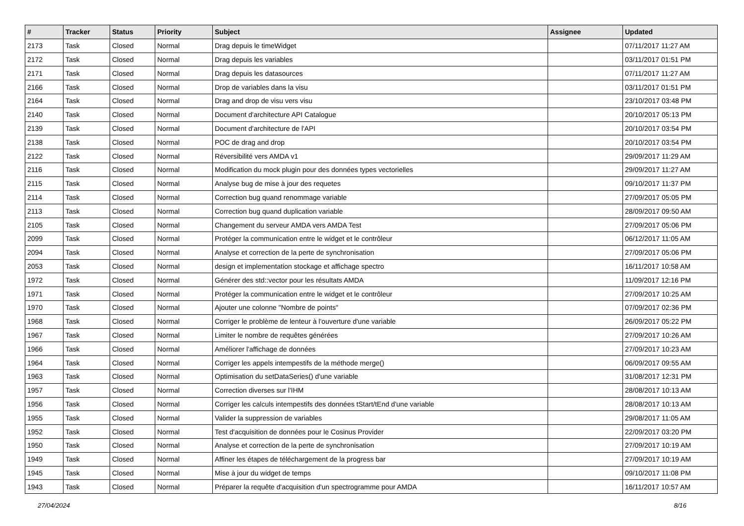| # | Tracker | Status | Priority | Subject | Assignee | Updated |
| --- | --- | --- | --- | --- | --- | --- |
| 2173 | Task | Closed | Normal | Drag depuis le timeWidget | | 07/11/2017 11:27 AM |
| 2172 | Task | Closed | Normal | Drag depuis les variables | | 03/11/2017 01:51 PM |
| 2171 | Task | Closed | Normal | Drag depuis les datasources | | 07/11/2017 11:27 AM |
| 2166 | Task | Closed | Normal | Drop de variables dans la visu | | 03/11/2017 01:51 PM |
| 2164 | Task | Closed | Normal | Drag and drop de visu vers visu | | 23/10/2017 03:48 PM |
| 2140 | Task | Closed | Normal | Document d'architecture API Catalogue | | 20/10/2017 05:13 PM |
| 2139 | Task | Closed | Normal | Document d'architecture de l'API | | 20/10/2017 03:54 PM |
| 2138 | Task | Closed | Normal | POC de drag and drop | | 20/10/2017 03:54 PM |
| 2122 | Task | Closed | Normal | Réversibilité vers AMDA v1 | | 29/09/2017 11:29 AM |
| 2116 | Task | Closed | Normal | Modification du mock plugin pour des données types vectorielles | | 29/09/2017 11:27 AM |
| 2115 | Task | Closed | Normal | Analyse bug de mise à jour des requetes | | 09/10/2017 11:37 PM |
| 2114 | Task | Closed | Normal | Correction bug quand renommage variable | | 27/09/2017 05:05 PM |
| 2113 | Task | Closed | Normal | Correction bug quand duplication variable | | 28/09/2017 09:50 AM |
| 2105 | Task | Closed | Normal | Changement du serveur AMDA vers AMDA Test | | 27/09/2017 05:06 PM |
| 2099 | Task | Closed | Normal | Protéger la communication entre le widget et le contrôleur | | 06/12/2017 11:05 AM |
| 2094 | Task | Closed | Normal | Analyse et correction de la perte de synchronisation | | 27/09/2017 05:06 PM |
| 2053 | Task | Closed | Normal | design et implementation stockage et affichage spectro | | 16/11/2017 10:58 AM |
| 1972 | Task | Closed | Normal | Générer des std::vector pour les résultats AMDA | | 11/09/2017 12:16 PM |
| 1971 | Task | Closed | Normal | Protéger la communication entre le widget et le contrôleur | | 27/09/2017 10:25 AM |
| 1970 | Task | Closed | Normal | Ajouter une colonne "Nombre de points" | | 07/09/2017 02:36 PM |
| 1968 | Task | Closed | Normal | Corriger le problème de lenteur à l'ouverture d'une variable | | 26/09/2017 05:22 PM |
| 1967 | Task | Closed | Normal | Limiter le nombre de requêtes générées | | 27/09/2017 10:26 AM |
| 1966 | Task | Closed | Normal | Améliorer l'affichage de données | | 27/09/2017 10:23 AM |
| 1964 | Task | Closed | Normal | Corriger les appels intempestifs de la méthode merge() | | 06/09/2017 09:55 AM |
| 1963 | Task | Closed | Normal | Optimisation du setDataSeries() d'une variable | | 31/08/2017 12:31 PM |
| 1957 | Task | Closed | Normal | Correction diverses sur l'IHM | | 28/08/2017 10:13 AM |
| 1956 | Task | Closed | Normal | Corriger les calculs intempestifs des données tStart/tEnd d'une variable | | 28/08/2017 10:13 AM |
| 1955 | Task | Closed | Normal | Valider la suppression de variables | | 29/08/2017 11:05 AM |
| 1952 | Task | Closed | Normal | Test d'acquisition de données pour le Cosinus Provider | | 22/09/2017 03:20 PM |
| 1950 | Task | Closed | Normal | Analyse et correction de la perte de synchronisation | | 27/09/2017 10:19 AM |
| 1949 | Task | Closed | Normal | Affiner les étapes de téléchargement de la progress bar | | 27/09/2017 10:19 AM |
| 1945 | Task | Closed | Normal | Mise à jour du widget de temps | | 09/10/2017 11:08 PM |
| 1943 | Task | Closed | Normal | Préparer la requête d'acquisition d'un spectrogramme pour AMDA | | 16/11/2017 10:57 AM |
27/04/2024 8/16